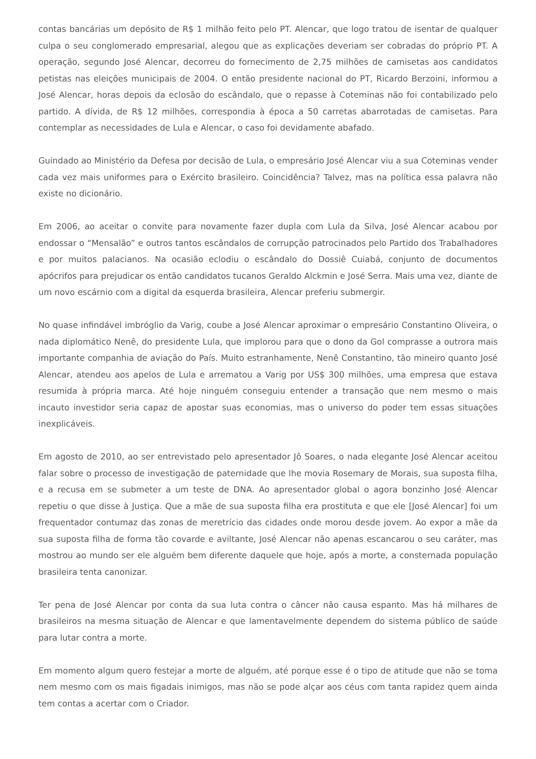contas bancárias um depósito de R$ 1 milhão feito pelo PT. Alencar, que logo tratou de isentar de qualquer culpa o seu conglomerado empresarial, alegou que as explicações deveriam ser cobradas do próprio PT. A operação, segundo José Alencar, decorreu do fornecimento de 2,75 milhões de camisetas aos candidatos petistas nas eleições municipais de 2004. O então presidente nacional do PT, Ricardo Berzoini, informou a José Alencar, horas depois da eclosão do escândalo, que o repasse à Coteminas não foi contabilizado pelo partido. A dívida, de R$ 12 milhões, correspondia à época a 50 carretas abarrotadas de camisetas. Para contemplar as necessidades de Lula e Alencar, o caso foi devidamente abafado.
Guindado ao Ministério da Defesa por decisão de Lula, o empresário José Alencar viu a sua Coteminas vender cada vez mais uniformes para o Exército brasileiro. Coincidência? Talvez, mas na política essa palavra não existe no dicionário.
Em 2006, ao aceitar o convite para novamente fazer dupla com Lula da Silva, José Alencar acabou por endossar o “Mensalão” e outros tantos escândalos de corrupção patrocinados pelo Partido dos Trabalhadores e por muitos palacianos. Na ocasião eclodiu o escândalo do Dossiê Cuiabá, conjunto de documentos apócrifos para prejudicar os então candidatos tucanos Geraldo Alckmin e José Serra. Mais uma vez, diante de um novo escárnio com a digital da esquerda brasileira, Alencar preferiu submergir.
No quase infindável imbróglio da Varig, coube a José Alencar aproximar o empresário Constantino Oliveira, o nada diplomático Nenê, do presidente Lula, que implorou para que o dono da Gol comprasse a outrora mais importante companhia de aviação do País. Muito estranhamente, Nenê Constantino, tão mineiro quanto José Alencar, atendeu aos apelos de Lula e arrematou a Varig por US$ 300 milhões, uma empresa que estava resumida à própria marca. Até hoje ninguém conseguiu entender a transação que nem mesmo o mais incauto investidor seria capaz de apostar suas economias, mas o universo do poder tem essas situações inexplicáveis.
Em agosto de 2010, ao ser entrevistado pelo apresentador Jô Soares, o nada elegante José Alencar aceitou falar sobre o processo de investigação de paternidade que lhe movia Rosemary de Morais, sua suposta filha, e a recusa em se submeter a um teste de DNA. Ao apresentador global o agora bonzinho José Alencar repetiu o que disse à Justiça. Que a mãe de sua suposta filha era prostituta e que ele [José Alencar] foi um frequentador contumaz das zonas de meretrício das cidades onde morou desde jovem. Ao expor a mãe da sua suposta filha de forma tão covarde e aviltante, José Alencar não apenas escancarou o seu caráter, mas mostrou ao mundo ser ele alguém bem diferente daquele que hoje, após a morte, a consternada população brasileira tenta canonizar.
Ter pena de José Alencar por conta da sua luta contra o câncer não causa espanto. Mas há milhares de brasileiros na mesma situação de Alencar e que lamentavelmente dependem do sistema público de saúde para lutar contra a morte.
Em momento algum quero festejar a morte de alguém, até porque esse é o tipo de atitude que não se toma nem mesmo com os mais figadais inimigos, mas não se pode alçar aos céus com tanta rapidez quem ainda tem contas a acertar com o Criador.